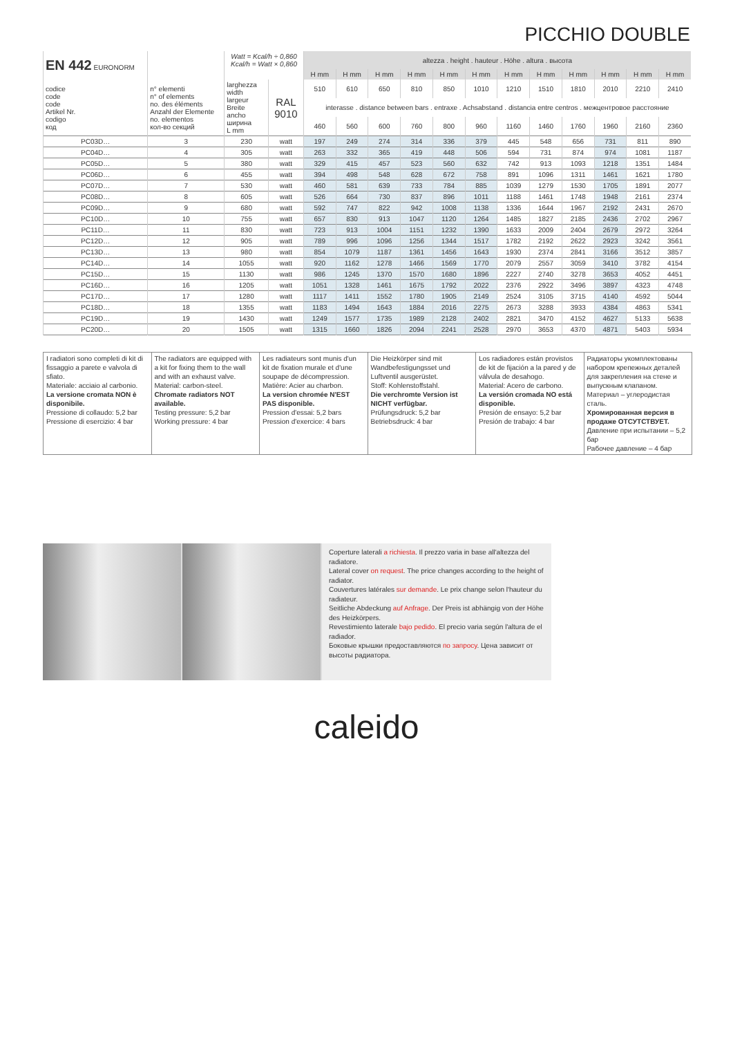PICCHIO DOUBLE
| EN 442 EURONORM | | Watt = Kcal/h ÷ 0,860 Kcal/h = Watt × 0,860 | | altezza . height . hauteur . Höhe . altura . высота | | | | | | | | | | | |
| --- | --- | --- | --- | --- | --- | --- | --- | --- | --- | --- | --- | --- | --- | --- | --- |
| | | | | H mm | H mm | H mm | H mm | H mm | H mm | H mm | H mm | H mm | H mm | H mm | H mm |
| codice code code Artikel Nr. codigo код | n° elementi n° of elements no. des éléments Anzahl der Elemente no. elementos кол-во секций | larghezza width largeur Breite ancho ширина L mm | RAL 9010 | 510 | 610 | 650 | 810 | 850 | 1010 | 1210 | 1510 | 1810 | 2010 | 2210 | 2410 |
| | | | | interasse . distance between bars . entraxe . Achsabstand . distancia entre centros . межцентровое расстояние | | | | | | | | | | | |
| | | | | 460 | 560 | 600 | 760 | 800 | 960 | 1160 | 1460 | 1760 | 1960 | 2160 | 2360 |
| PC03D… | 3 | 230 | watt | 197 | 249 | 274 | 314 | 336 | 379 | 445 | 548 | 656 | 731 | 811 | 890 |
| PC04D… | 4 | 305 | watt | 263 | 332 | 365 | 419 | 448 | 506 | 594 | 731 | 874 | 974 | 1081 | 1187 |
| PC05D… | 5 | 380 | watt | 329 | 415 | 457 | 523 | 560 | 632 | 742 | 913 | 1093 | 1218 | 1351 | 1484 |
| PC06D… | 6 | 455 | watt | 394 | 498 | 548 | 628 | 672 | 758 | 891 | 1096 | 1311 | 1461 | 1621 | 1780 |
| PC07D… | 7 | 530 | watt | 460 | 581 | 639 | 733 | 784 | 885 | 1039 | 1279 | 1530 | 1705 | 1891 | 2077 |
| PC08D… | 8 | 605 | watt | 526 | 664 | 730 | 837 | 896 | 1011 | 1188 | 1461 | 1748 | 1948 | 2161 | 2374 |
| PC09D… | 9 | 680 | watt | 592 | 747 | 822 | 942 | 1008 | 1138 | 1336 | 1644 | 1967 | 2192 | 2431 | 2670 |
| PC10D… | 10 | 755 | watt | 657 | 830 | 913 | 1047 | 1120 | 1264 | 1485 | 1827 | 2185 | 2436 | 2702 | 2967 |
| PC11D… | 11 | 830 | watt | 723 | 913 | 1004 | 1151 | 1232 | 1390 | 1633 | 2009 | 2404 | 2679 | 2972 | 3264 |
| PC12D… | 12 | 905 | watt | 789 | 996 | 1096 | 1256 | 1344 | 1517 | 1782 | 2192 | 2622 | 2923 | 3242 | 3561 |
| PC13D… | 13 | 980 | watt | 854 | 1079 | 1187 | 1361 | 1456 | 1643 | 1930 | 2374 | 2841 | 3166 | 3512 | 3857 |
| PC14D… | 14 | 1055 | watt | 920 | 1162 | 1278 | 1466 | 1569 | 1770 | 2079 | 2557 | 3059 | 3410 | 3782 | 4154 |
| PC15D… | 15 | 1130 | watt | 986 | 1245 | 1370 | 1570 | 1680 | 1896 | 2227 | 2740 | 3278 | 3653 | 4052 | 4451 |
| PC16D… | 16 | 1205 | watt | 1051 | 1328 | 1461 | 1675 | 1792 | 2022 | 2376 | 2922 | 3496 | 3897 | 4323 | 4748 |
| PC17D… | 17 | 1280 | watt | 1117 | 1411 | 1552 | 1780 | 1905 | 2149 | 2524 | 3105 | 3715 | 4140 | 4592 | 5044 |
| PC18D… | 18 | 1355 | watt | 1183 | 1494 | 1643 | 1884 | 2016 | 2275 | 2673 | 3288 | 3933 | 4384 | 4863 | 5341 |
| PC19D… | 19 | 1430 | watt | 1249 | 1577 | 1735 | 1989 | 2128 | 2402 | 2821 | 3470 | 4152 | 4627 | 5133 | 5638 |
| PC20D… | 20 | 1505 | watt | 1315 | 1660 | 1826 | 2094 | 2241 | 2528 | 2970 | 3653 | 4370 | 4871 | 5403 | 5934 |
I radiatori sono completi di kit di fissaggio a parete e valvola di sfiato.
Materiale: acciaio al carbonio.
La versione cromata NON è disponibile.
Pressione di collaudo: 5,2 bar
Pressione di esercizio: 4 bar
The radiators are equipped with a kit for fixing them to the wall and with an exhaust valve.
Material: carbon-steel.
Chromate radiators NOT available.
Testing pressure: 5,2 bar
Working pressure: 4 bar
Les radiateurs sont munis d'un kit de fixation murale et d'une soupape de décompression.
Matière: Acier au charbon.
La version chromée N'EST PAS disponible.
Pression d'essai: 5,2 bars
Pression d'exercice: 4 bars
Die Heizkörper sind mit Wandbefestigungsset und Luftventil ausgerüstet.
Stoff: Kohlenstoffstahl.
Die verchromte Version ist NICHT verfügbar.
Prüfungsdruck: 5,2 bar
Betriebsdruck: 4 bar
Los radiadores están provistos de kit de fijación a la pared y de válvula de desahogo.
Material: Acero de carbono.
La versión cromada NO está disponible.
Presión de ensayo: 5,2 bar
Presión de trabajo: 4 bar
Радиаторы укомплектованы набором крепежных деталей для закрепления на стене и выпускным клапаном.
Материал – углеродистая сталь.
Хромированная версия в продаже ОТСУТСТВУЕТ.
Давление при испытании – 5,2 бар
Рабочее давление – 4 бар
Coperture laterali a richiesta. Il prezzo varia in base all'altezza del radiatore.
Lateral cover on request. The price changes according to the height of radiator.
Couvertures latérales sur demande. Le prix change selon l'hauteur du radiateur.
Seitliche Abdeckung auf Anfrage. Der Preis ist abhängig von der Höhe des Heizkörpers.
Revestimiento laterale bajo pedido. El precio varia según l'altura de el radiador.
Боковые крышки предоставляются по запросу. Цена зависит от высоты радиатора.
caleido